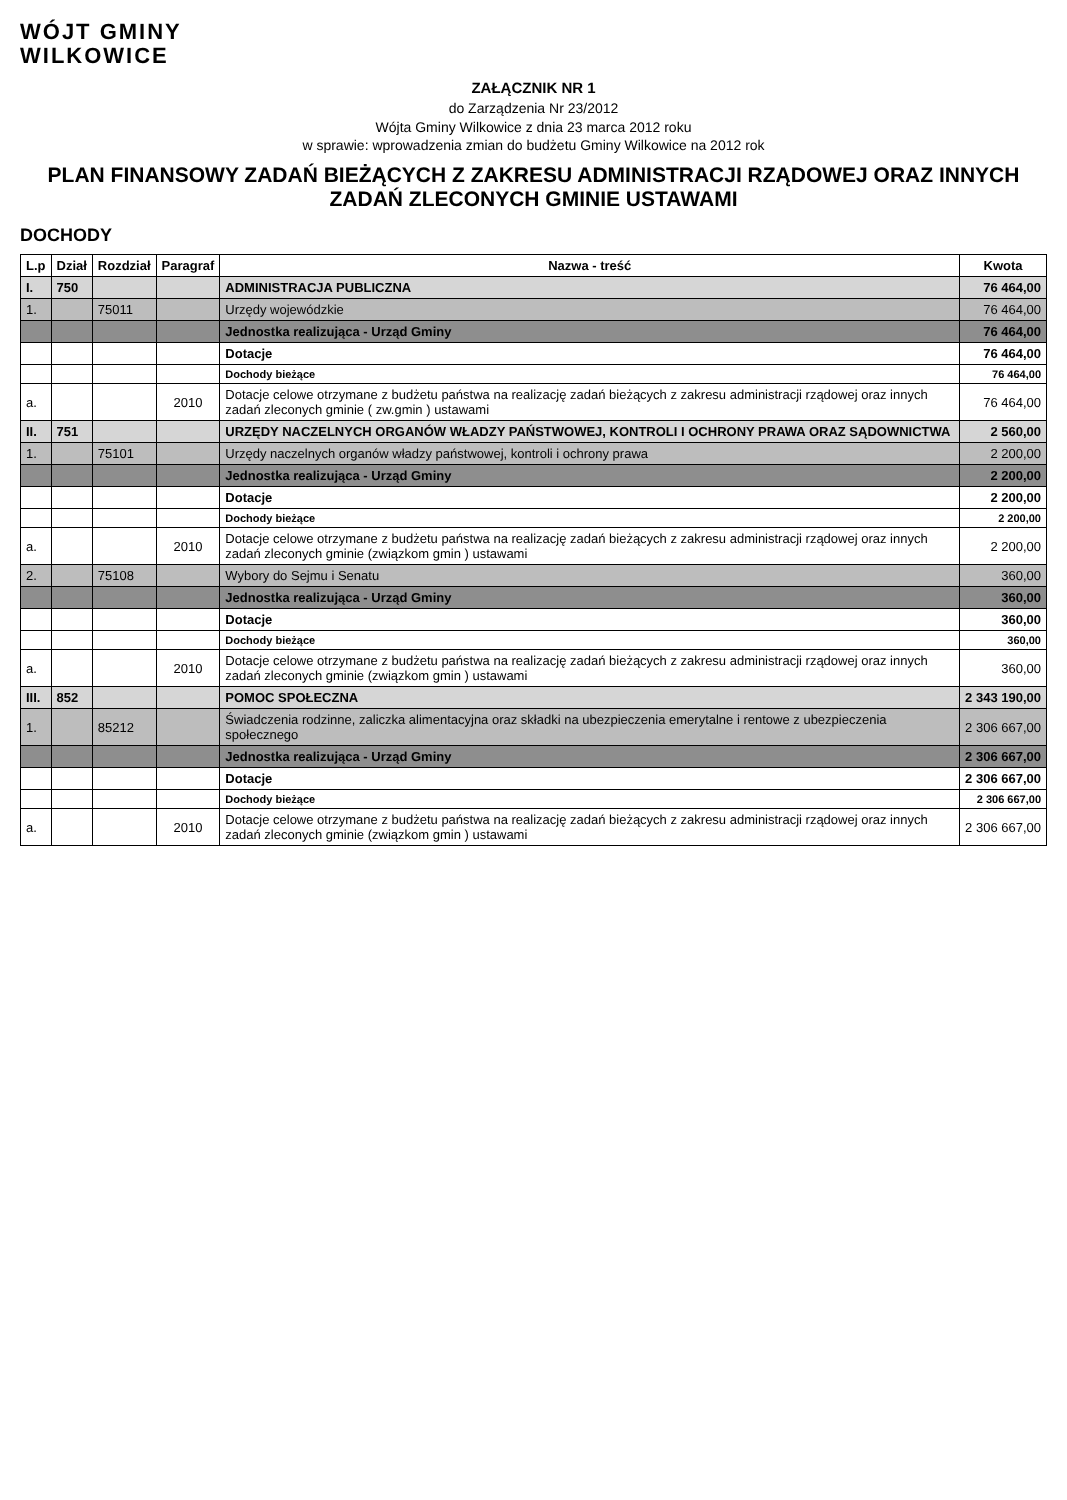WÓJT GMINY
WILKOWICE
ZAŁĄCZNIK NR 1
do Zarządzenia Nr 23/2012
Wójta Gminy Wilkowice z dnia 23 marca 2012 roku
w sprawie: wprowadzenia zmian do budżetu Gminy Wilkowice na 2012 rok
PLAN FINANSOWY ZADAŃ BIEŻĄCYCH Z ZAKRESU ADMINISTRACJI RZĄDOWEJ ORAZ INNYCH ZADAŃ ZLECONYCH GMINIE USTAWAMI
DOCHODY
| L.p | Dział | Rozdział | Paragraf | Nazwa - treść | Kwota |
| --- | --- | --- | --- | --- | --- |
| I. | 750 | | | ADMINISTRACJA PUBLICZNA | 76 464,00 |
| 1. | | 75011 | | Urzędy wojewódzkie | 76 464,00 |
| | | | | Jednostka realizująca - Urząd Gminy | 76 464,00 |
| | | | | Dotacje | 76 464,00 |
| | | | | Dochody bieżące | 76 464,00 |
| a. | | | 2010 | Dotacje celowe otrzymane z budżetu państwa na realizację zadań bieżących z zakresu administracji rządowej oraz innych zadań zleconych gminie ( zw.gmin ) ustawami | 76 464,00 |
| II. | 751 | | | URZĘDY NACZELNYCH ORGANÓW WŁADZY PAŃSTWOWEJ, KONTROLI I OCHRONY PRAWA ORAZ SĄDOWNICTWA | 2 560,00 |
| 1. | | 75101 | | Urzędy naczelnych organów władzy państwowej, kontroli i ochrony prawa | 2 200,00 |
| | | | | Jednostka realizująca - Urząd Gminy | 2 200,00 |
| | | | | Dotacje | 2 200,00 |
| | | | | Dochody bieżące | 2 200,00 |
| a. | | | 2010 | Dotacje celowe otrzymane z budżetu państwa na realizację zadań bieżących z zakresu administracji rządowej oraz innych zadań zleconych gminie (związkom gmin ) ustawami | 2 200,00 |
| 2. | | 75108 | | Wybory do Sejmu i Senatu | 360,00 |
| | | | | Jednostka realizująca - Urząd Gminy | 360,00 |
| | | | | Dotacje | 360,00 |
| | | | | Dochody bieżące | 360,00 |
| a. | | | 2010 | Dotacje celowe otrzymane z budżetu państwa na realizację zadań bieżących z zakresu administracji rządowej oraz innych zadań zleconych gminie (związkom gmin ) ustawami | 360,00 |
| III. | 852 | | | POMOC SPOŁECZNA | 2 343 190,00 |
| 1. | | 85212 | | Świadczenia rodzinne, zaliczka alimentacyjna oraz składki na ubezpieczenia emerytalne i rentowe z ubezpieczenia społecznego | 2 306 667,00 |
| | | | | Jednostka realizująca - Urząd Gminy | 2 306 667,00 |
| | | | | Dotacje | 2 306 667,00 |
| | | | | Dochody bieżące | 2 306 667,00 |
| a. | | | 2010 | Dotacje celowe otrzymane z budżetu państwa na realizację zadań bieżących z zakresu administracji rządowej oraz innych zadań zleconych gminie (związkom gmin ) ustawami | 2 306 667,00 |